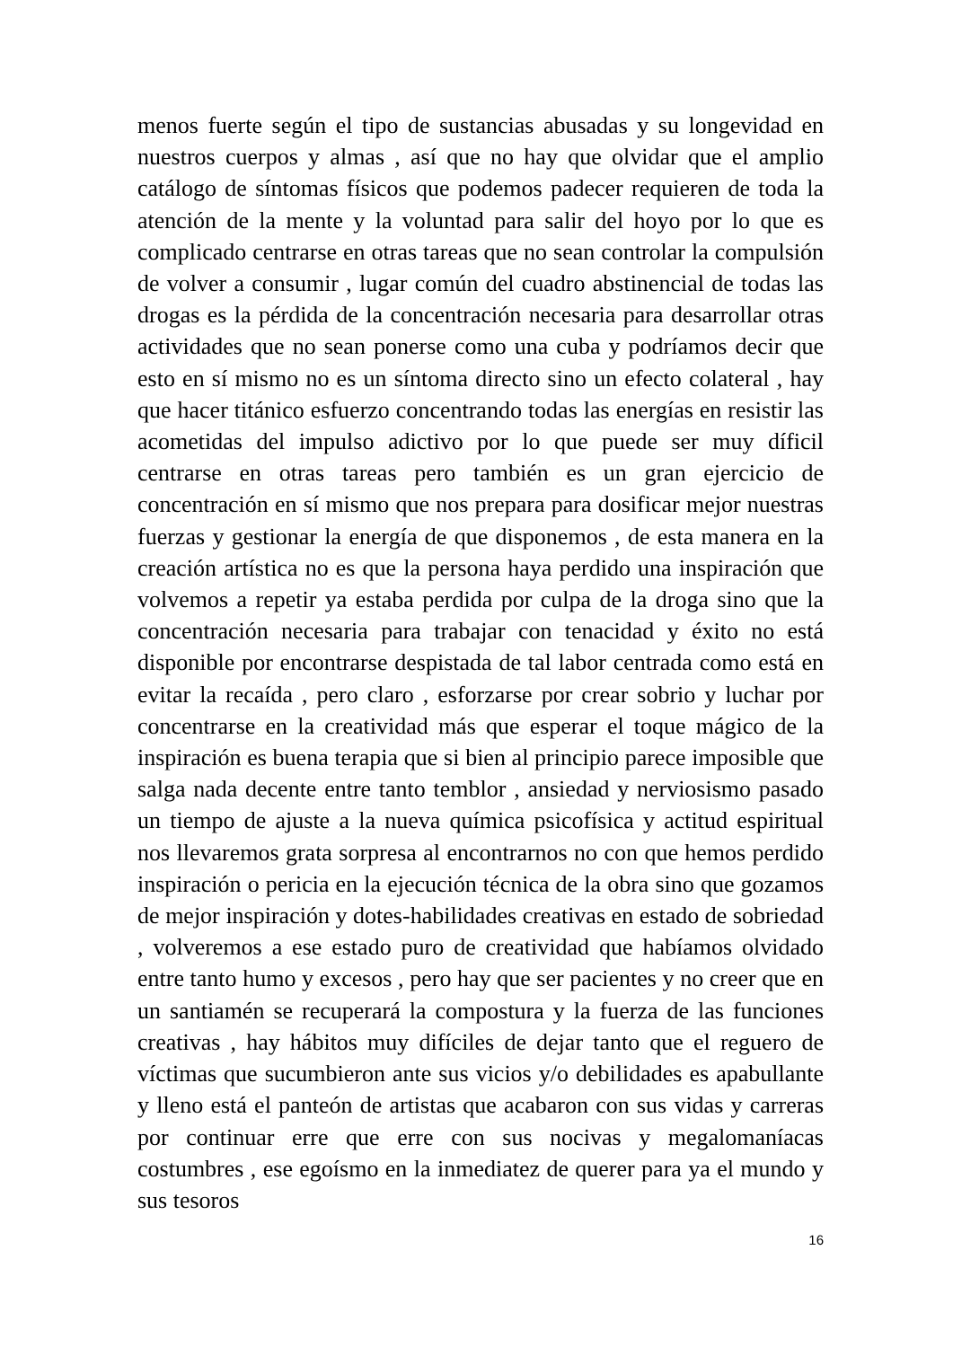menos fuerte según el tipo de sustancias abusadas y su longevidad en nuestros cuerpos y almas , así que no hay que olvidar que el amplio catálogo de síntomas físicos que podemos padecer requieren de toda la atención de la mente y la voluntad para salir del hoyo por lo que es complicado centrarse en otras tareas que no sean controlar la compulsión de volver a consumir , lugar común del cuadro abstinencial de todas las drogas es la pérdida de la concentración necesaria para desarrollar otras actividades que no sean ponerse como una cuba y podríamos decir que esto en sí mismo no es un síntoma directo sino un efecto colateral , hay que hacer titánico esfuerzo concentrando todas las energías en resistir las acometidas del impulso adictivo por lo que puede ser muy díficil centrarse en otras tareas pero también es un gran ejercicio de concentración en sí mismo que nos prepara para dosificar mejor nuestras fuerzas y gestionar la energía de que disponemos , de esta manera en la creación artística no es que la persona haya perdido una inspiración que volvemos a repetir ya estaba perdida por culpa de la droga sino que la concentración necesaria para trabajar con tenacidad y éxito no está disponible por encontrarse despistada de tal labor centrada como está en evitar la recaída , pero claro , esforzarse por crear sobrio y luchar por concentrarse en la creatividad más que esperar el toque mágico de la inspiración es buena terapia que si bien al principio parece imposible que salga nada decente entre tanto temblor , ansiedad y nerviosismo pasado un tiempo de ajuste a la nueva química psicofísica y actitud espiritual nos llevaremos grata sorpresa al encontrarnos no con que hemos perdido inspiración o pericia en la ejecución técnica de la obra sino que gozamos de mejor inspiración y dotes-habilidades creativas en estado de sobriedad , volveremos a ese estado puro de creatividad que habíamos olvidado entre tanto humo y excesos , pero hay que ser pacientes y no creer que en un santiamén se recuperará la compostura y la fuerza de las funciones creativas , hay hábitos muy difíciles de dejar tanto que el reguero de víctimas que sucumbieron ante sus vicios y/o debilidades es apabullante y lleno está el panteón de artistas que acabaron con sus vidas y carreras por continuar erre que erre con sus nocivas y megalomaníacas costumbres , ese egoísmo en la inmediatez de querer para ya el mundo y sus tesoros
16